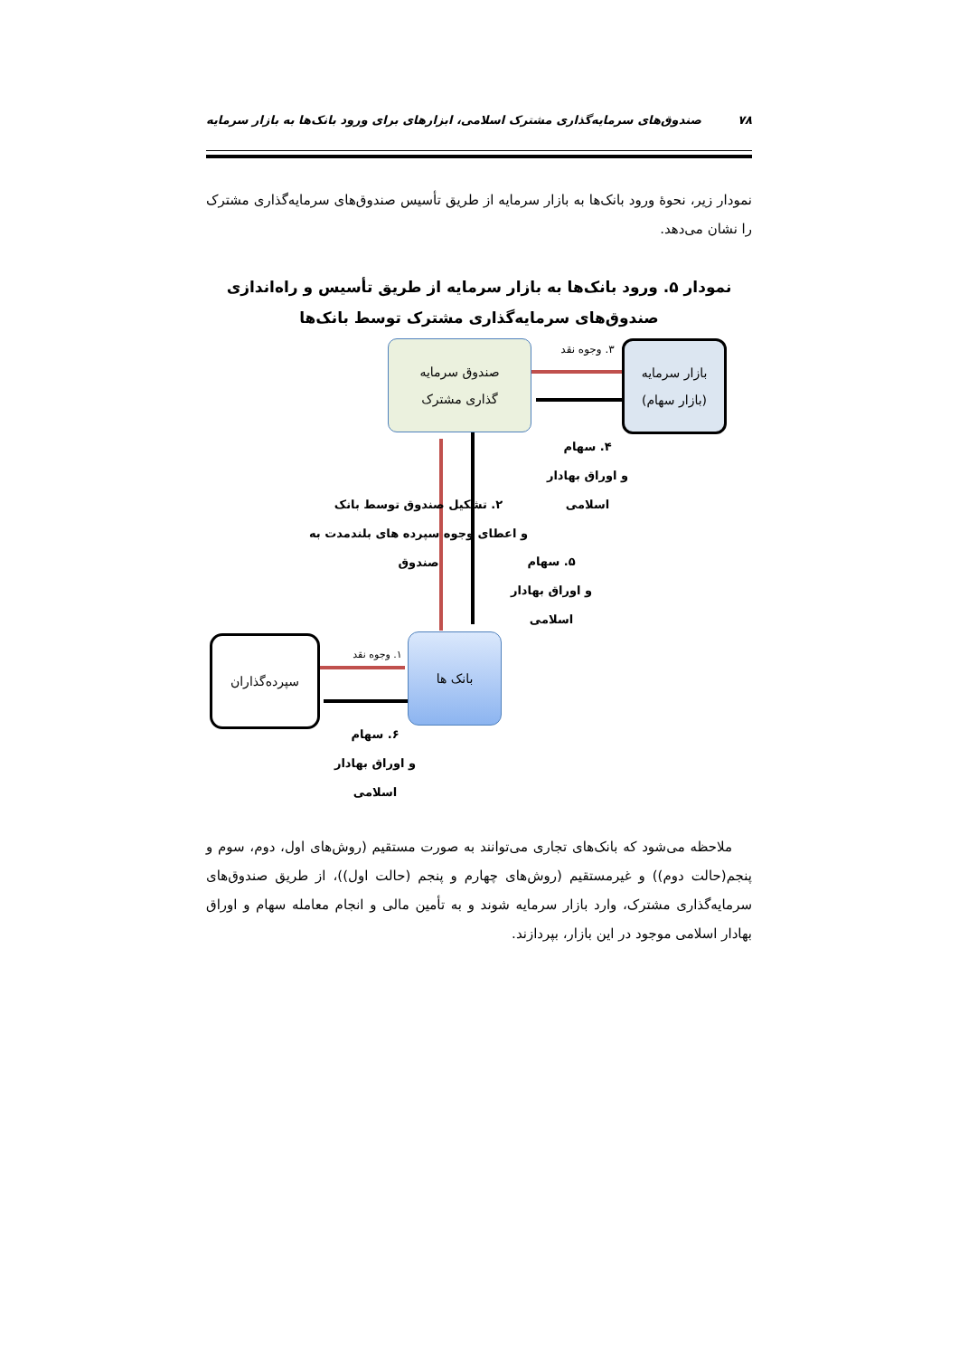۷۸ صندوق‌های سرمایه‌گذاری مشترک اسلامی، ابزارهای برای ورود بانک‌ها به بازار سرمایه
نمودار زیر، نحوۀ ورود بانک‌ها به بازار سرمایه از طریق تأسیس صندوق‌های سرمایه‌گذاری مشترک را نشان می‌دهد.
نمودار ۵. ورود بانک‌ها به بازار سرمایه از طریق تأسیس و راه‌اندازی صندوق‌های سرمایه‌گذاری مشترک توسط بانک‌ها
صندوق سرمایه
گذاری مشترک
بازار سرمایه
(بازار سهام)
۳. وجوه نقد
۴. سهام
و اوراق بهادار
اسلامی
۲. تشکیل صندوق توسط بانک
و اعطای وجوه سپرده های بلندمدت به صندوق
۵. سهام
و اوراق بهادار اسلامی
بانک ها
سپرده‌گذاران
۱. وجوه نقد
۶. سهام
و اوراق بهادار
اسلامی
ملاحظه می‌شود که بانک‌های تجاری می‌توانند به صورت مستقیم (روش‌های اول، دوم، سوم و پنجم(حالت دوم)) و غیرمستقیم (روش‌های چهارم و پنجم (حالت اول))، از طریق صندوق‌های سرمایه‌گذاری مشترک، وارد بازار سرمایه شوند و به تأمین مالی و انجام معامله سهام و اوراق بهادار اسلامی موجود در این بازار، بپردازند.